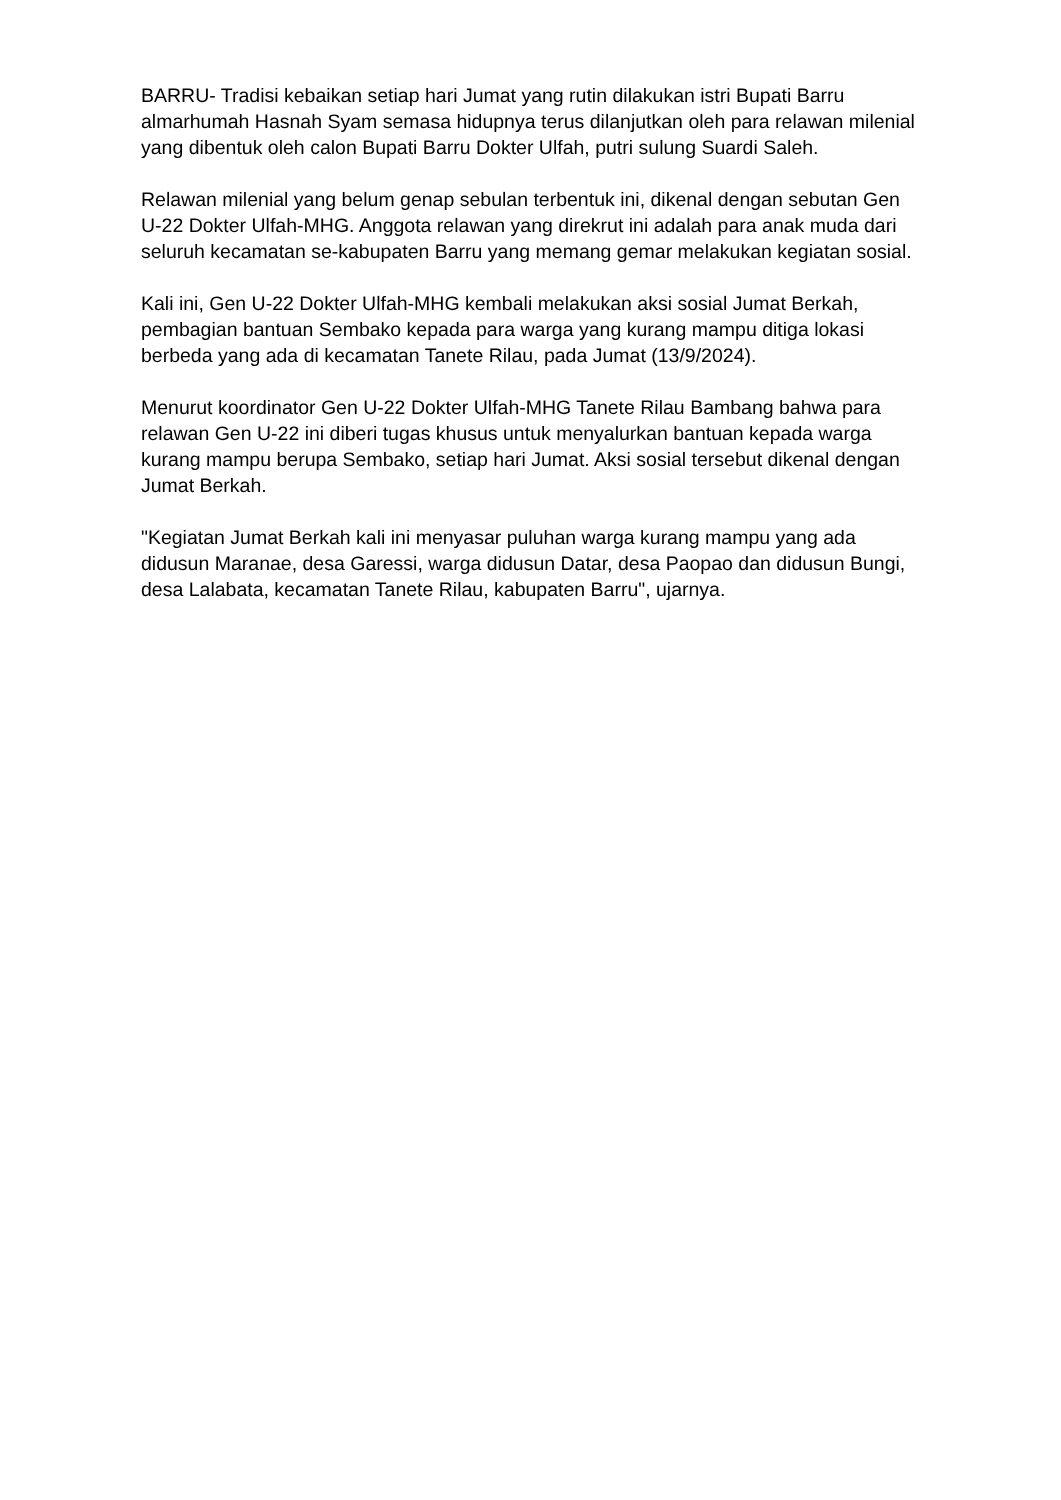BARRU- Tradisi kebaikan setiap hari Jumat yang rutin dilakukan istri Bupati Barru almarhumah Hasnah Syam semasa hidupnya terus dilanjutkan oleh para relawan milenial yang dibentuk oleh calon Bupati Barru Dokter Ulfah, putri sulung Suardi Saleh.
Relawan milenial yang belum genap sebulan terbentuk ini, dikenal dengan sebutan Gen U-22 Dokter Ulfah-MHG. Anggota relawan yang direkrut ini adalah para anak muda dari seluruh kecamatan se-kabupaten Barru yang memang gemar melakukan kegiatan sosial.
Kali ini, Gen U-22 Dokter Ulfah-MHG kembali melakukan aksi sosial Jumat Berkah, pembagian bantuan Sembako kepada para warga yang kurang mampu ditiga lokasi berbeda yang ada di kecamatan Tanete Rilau, pada Jumat (13/9/2024).
Menurut koordinator Gen U-22 Dokter Ulfah-MHG Tanete Rilau Bambang bahwa para relawan Gen U-22 ini diberi tugas khusus untuk menyalurkan bantuan kepada warga kurang mampu berupa Sembako, setiap hari Jumat. Aksi sosial tersebut dikenal dengan Jumat Berkah.
"Kegiatan Jumat Berkah kali ini menyasar puluhan warga kurang mampu yang ada didusun Maranae, desa Garessi, warga didusun Datar, desa Paopao dan didusun Bungi, desa Lalabata, kecamatan Tanete Rilau, kabupaten Barru", ujarnya.